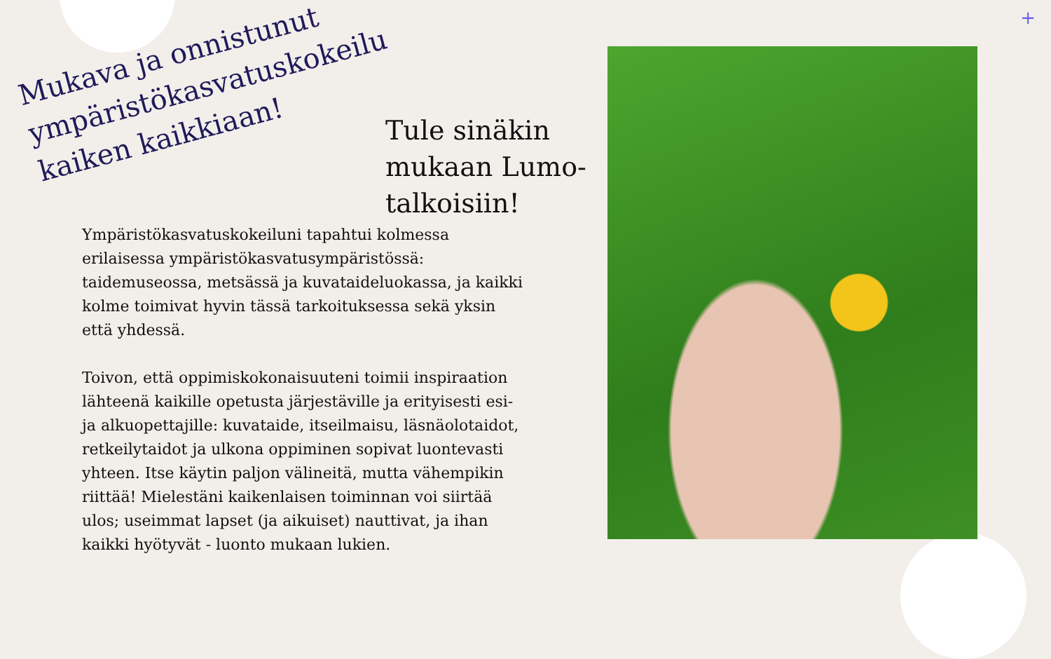+
Mukava ja onnistunut ympäristökasvatuskokeilu kaiken kaikkiaan!
Tule sinäkin mukaan Lumo-talkoisiin!
Ympäristökasvatuskokeiluni tapahtui kolmessa erilaisessa ympäristökasvatusympäristössä: taidemuseossa, metsässä ja kuvataideluokassa, ja kaikki kolme toimivat hyvin tässä tarkoituksessa sekä yksin että yhdessä.
Toivon, että oppimiskokonaisuuteni toimii inspiraation lähteenä kaikille opetusta järjestäville ja erityisesti esi- ja alkuopettajille: kuvataide, itseilmaisu, läsnäolotaidot, retkeilytaidot ja ulkona oppiminen sopivat luontevasti yhteen. Itse käytin paljon välineitä, mutta vähempikin riittää! Mielestäni kaikenlaisen toiminnan voi siirtää ulos; useimmat lapset (ja aikuiset) nauttivat, ja ihan kaikki hyötyvät - luonto mukaan lukien.